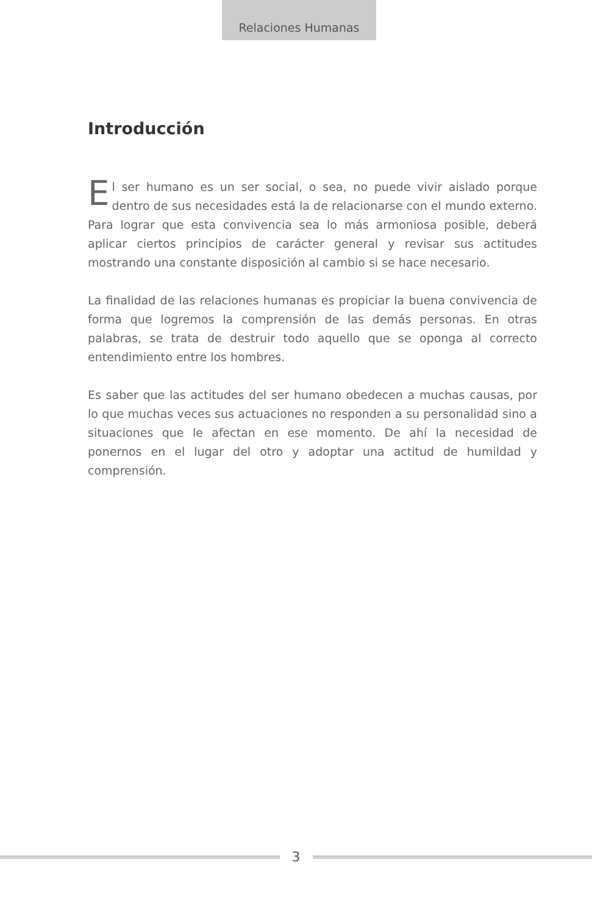Relaciones Humanas
Introducción
El ser humano es un ser social, o sea, no puede vivir aislado porque dentro de sus necesidades está la de relacionarse con el mundo exter­no. Para lograr que esta convivencia sea lo más armoniosa posible, de­berá aplicar ciertos principios de carácter general y revisar sus actitudes mostrando una constante disposición al cambio si se hace necesario.
La finalidad de las relaciones humanas es propiciar la buena conviven­cia de forma que logremos la comprensión de las demás personas. En otras palabras, se trata de destruir todo aquello que se oponga al co­rrecto entendimiento entre los hombres.
Es saber que las actitudes del ser humano obedecen a muchas causas, por lo que muchas veces sus actuaciones no responden a su personali­dad sino a situaciones que le afectan en ese momento. De ahí la nece­sidad de ponernos en el lugar del otro y adoptar una actitud de humil­dad y comprensión.
3